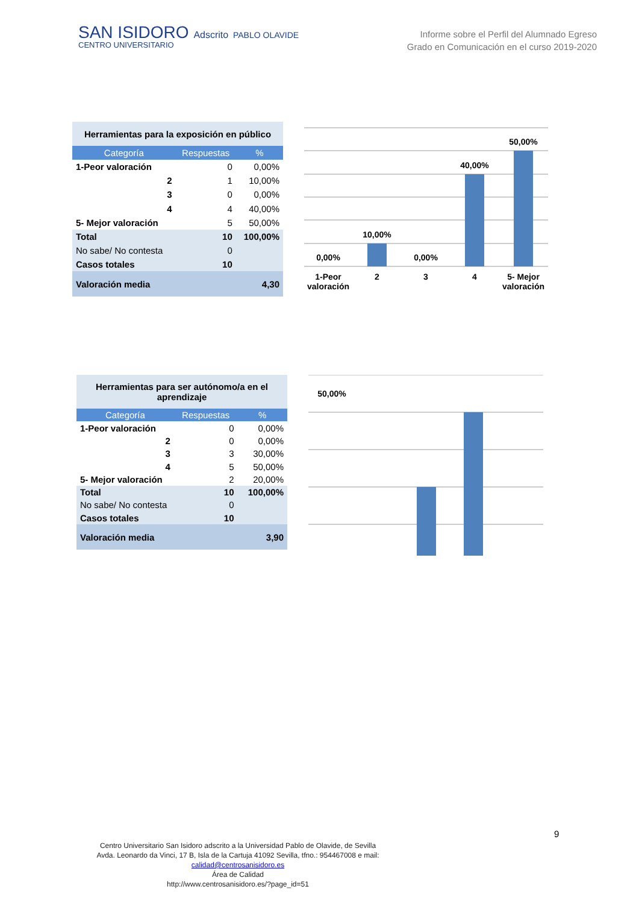SAN ISIDORO Adscrito PABLO OLAVIDE
CENTRO UNIVERSITARIO
Informe sobre el Perfil del Alumnado Egreso
Grado en Comunicación en el curso 2019-2020
| Herramientas para la exposición en público | | |
| Categoría | Respuestas | % |
| 1-Peor valoración | 0 | 0,00% |
| 2 | 1 | 10,00% |
| 3 | 0 | 0,00% |
| 4 | 4 | 40,00% |
| 5- Mejor valoración | 5 | 50,00% |
| Total | 10 | 100,00% |
| No sabe/ No contesta | 0 | |
| Casos totales | 10 | |
| Valoración media | | 4,30 |
0,00%
10,00%
0,00%
40,00%
50,00%
1-Peor
valoración
2
3
4
5- Mejor
valoración
| Herramientas para ser autónomo/a en el aprendizaje | | |
| Categoría | Respuestas | % |
| 1-Peor valoración | 0 | 0,00% |
| 2 | 0 | 0,00% |
| 3 | 3 | 30,00% |
| 4 | 5 | 50,00% |
| 5- Mejor valoración | 2 | 20,00% |
| Total | 10 | 100,00% |
| No sabe/ No contesta | 0 | |
| Casos totales | 10 | |
| Valoración media | | 3,90 |
50,00%
Centro Universitario San Isidoro adscrito a la Universidad Pablo de Olavide, de Sevilla
Avda. Leonardo da Vinci, 17 B, Isla de la Cartuja 41092 Sevilla, tfno.: 954467008 e mail:
calidad@centrosanisidoro.es
Área de Calidad
http://www.centrosanisidoro.es/?page_id=51
9